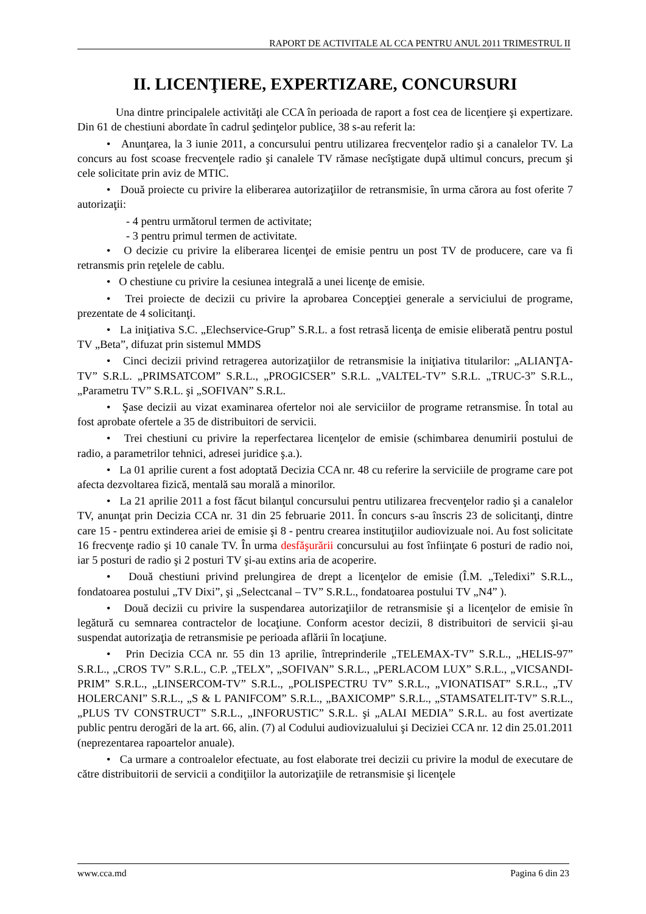RAPORT DE ACTIVITALE AL CCA PENTRU ANUL 2011 TRIMESTRUL II
II. LICENŢIERE, EXPERTIZARE, CONCURSURI
Una dintre principalele activităţi ale CCA în perioada de raport a fost cea de licenţiere şi expertizare. Din 61 de chestiuni abordate în cadrul şedinţelor publice, 38 s-au referit la:
• Anunţarea, la 3 iunie 2011, a concursului pentru utilizarea frecvenţelor radio şi a canalelor TV. La concurs au fost scoase frecvenţele radio şi canalele TV rămase necîştigate după ultimul concurs, precum şi cele solicitate prin aviz de MTIC.
• Două proiecte cu privire la eliberarea autorizaţiilor de retransmisie, în urma cărora au fost oferite 7 autorizaţii:
- 4 pentru următorul termen de activitate;
- 3 pentru primul termen de activitate.
• O decizie cu privire la eliberarea licenţei de emisie pentru un post TV de producere, care va fi retransmis prin reţelele de cablu.
• O chestiune cu privire la cesiunea integrală a unei licenţe de emisie.
• Trei proiecte de decizii cu privire la aprobarea Concepţiei generale a serviciului de programe, prezentate de 4 solicitanţi.
• La iniţiativa S.C. „Elechservice-Grup” S.R.L. a fost retrasă licenţa de emisie eliberată pentru postul TV „Beta”, difuzat prin sistemul MMDS
• Cinci decizii privind retragerea autorizaţiilor de retransmisie la iniţiativa titularilor: „ALIANŢA-TV” S.R.L. „PRIMSATCOM” S.R.L., „PROGICSER” S.R.L. „VALTEL-TV” S.R.L. „TRUC-3” S.R.L., „Parametru TV” S.R.L. şi „SOFIVAN” S.R.L.
• Şase decizii au vizat examinarea ofertelor noi ale serviciilor de programe retransmise. În total au fost aprobate ofertele a 35 de distribuitori de servicii.
• Trei chestiuni cu privire la reperfectarea licenţelor de emisie (schimbarea denumirii postului de radio, a parametrilor tehnici, adresei juridice ş.a.).
• La 01 aprilie curent a fost adoptată Decizia CCA nr. 48 cu referire la serviciile de programe care pot afecta dezvoltarea fizică, mentală sau morală a minorilor.
• La 21 aprilie 2011 a fost făcut bilanţul concursului pentru utilizarea frecvenţelor radio şi a canalelor TV, anunţat prin Decizia CCA nr. 31 din 25 februarie 2011. În concurs s-au înscris 23 de solicitanţi, dintre care 15 - pentru extinderea ariei de emisie şi 8 - pentru crearea instituţiilor audiovizuale noi. Au fost solicitate 16 frecvenţe radio şi 10 canale TV. În urma desfăşurării concursului au fost înfiinţate 6 posturi de radio noi, iar 5 posturi de radio şi 2 posturi TV şi-au extins aria de acoperire.
• Două chestiuni privind prelungirea de drept a licenţelor de emisie (Î.M. „Teledixi” S.R.L., fondatoarea postului „TV Dixi”, şi „Selectcanal – TV” S.R.L., fondatoarea postului TV „N4” ).
• Două decizii cu privire la suspendarea autorizaţiilor de retransmisie şi a licenţelor de emisie în legătură cu semnarea contractelor de locaţiune. Conform acestor decizii, 8 distribuitori de servicii şi-au suspendat autorizaţia de retransmisie pe perioada aflării în locaţiune.
• Prin Decizia CCA nr. 55 din 13 aprilie, întreprinderile „TELEMAX-TV” S.R.L., „HELIS-97” S.R.L., „CROS TV” S.R.L., C.P. „TELX”, „SOFIVAN” S.R.L., „PERLACOM LUX” S.R.L., „VICSANDI-PRIM” S.R.L., „LINSERCOM-TV” S.R.L., „POLISPECTRU TV” S.R.L., „VIONATISAT” S.R.L., „TV HOLERCANI” S.R.L., „S & L PANIFCOM” S.R.L., „BAXICOMP” S.R.L., „STAMSATELIT-TV” S.R.L., „PLUS TV CONSTRUCT” S.R.L., „INFORUSTIC” S.R.L. şi „ALAI MEDIA” S.R.L. au fost avertizate public pentru derogări de la art. 66, alin. (7) al Codului audiovizualului şi Deciziei CCA nr. 12 din 25.01.2011 (neprezentarea rapoartelor anuale).
• Ca urmare a controalelor efectuate, au fost elaborate trei decizii cu privire la modul de executare de către distribuitorii de servicii a condiţiilor la autorizaţiile de retransmisie şi licenţele
www.cca.md Pagina 6 din 23